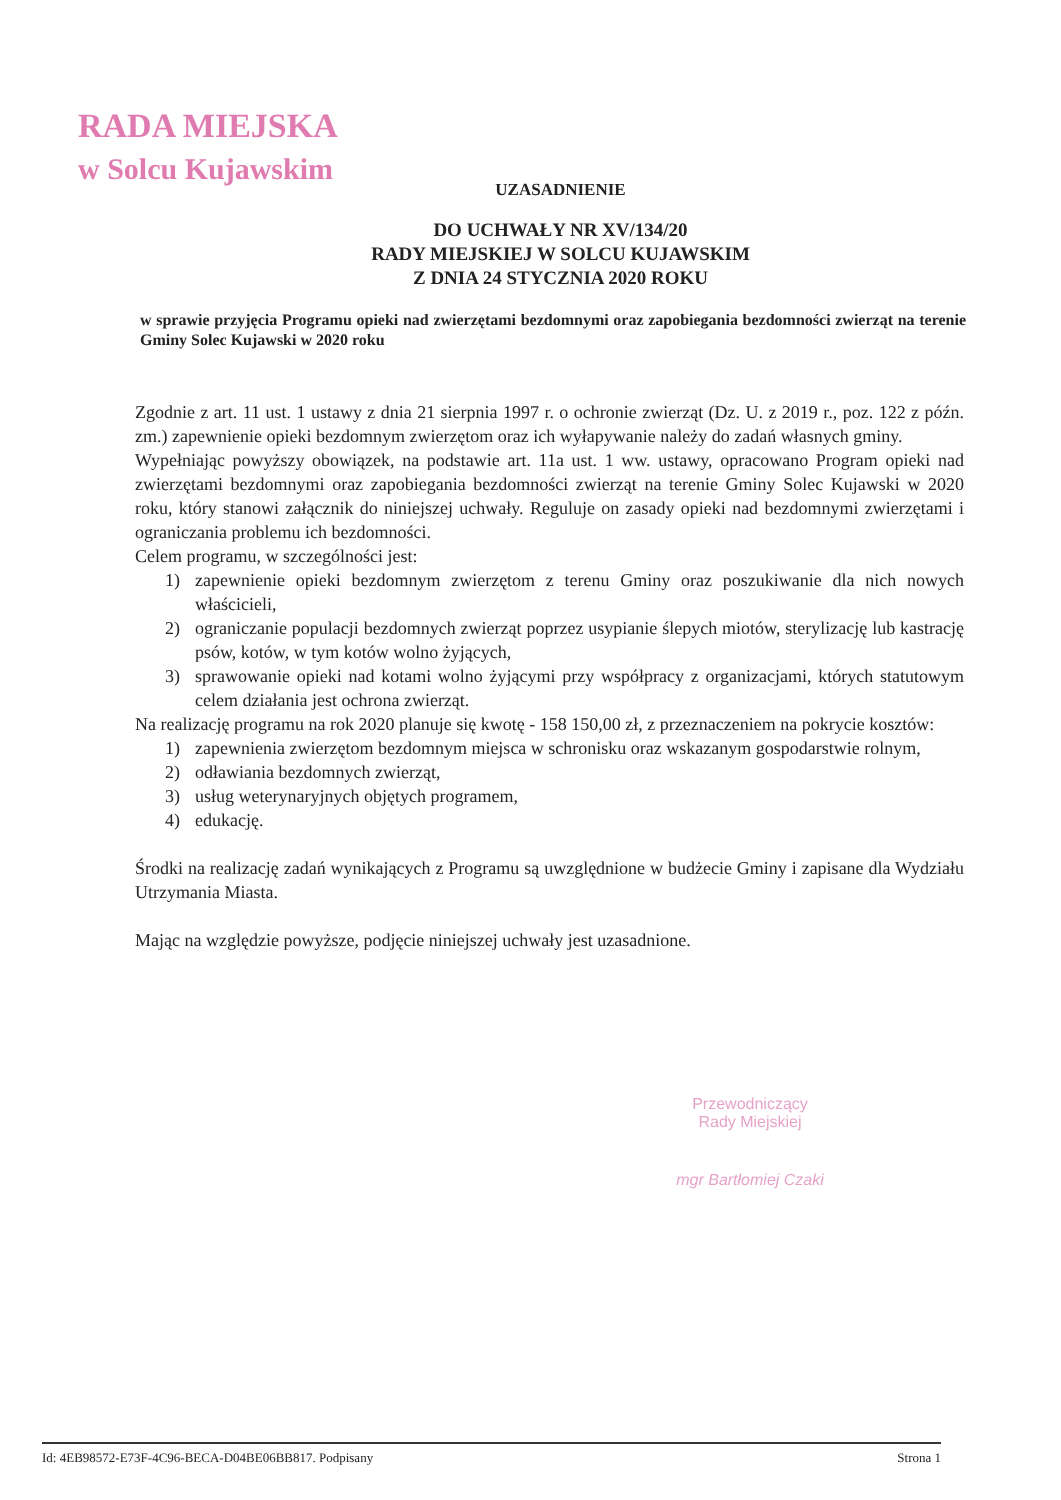RADA MIEJSKA
w Solcu Kujawskim
UZASADNIENIE
DO UCHWAŁY NR XV/134/20
RADY MIEJSKIEJ W SOLCU KUJAWSKIM
Z DNIA 24 STYCZNIA 2020 ROKU
w sprawie przyjęcia Programu opieki nad zwierzętami bezdomnymi oraz zapobiegania bezdomności zwierząt na terenie Gminy Solec Kujawski w 2020 roku
Zgodnie z art. 11 ust. 1 ustawy z dnia 21 sierpnia 1997 r. o ochronie zwierząt (Dz. U. z 2019 r., poz. 122 z późn. zm.) zapewnienie opieki bezdomnym zwierzętom oraz ich wyłapywanie należy do zadań własnych gminy.
Wypełniając powyższy obowiązek, na podstawie art. 11a ust. 1 ww. ustawy, opracowano Program opieki nad zwierzętami bezdomnymi oraz zapobiegania bezdomności zwierząt na terenie Gminy Solec Kujawski w 2020 roku, który stanowi załącznik do niniejszej uchwały. Reguluje on zasady opieki nad bezdomnymi zwierzętami i ograniczania problemu ich bezdomności.
Celem programu, w szczególności jest:
1) zapewnienie opieki bezdomnym zwierzętom z terenu Gminy oraz poszukiwanie dla nich nowych właścicieli,
2) ograniczanie populacji bezdomnych zwierząt poprzez usypianie ślepych miotów, sterylizację lub kastrację psów, kotów, w tym kotów wolno żyjących,
3) sprawowanie opieki nad kotami wolno żyjącymi przy współpracy z organizacjami, których statutowym celem działania jest ochrona zwierząt.
Na realizację programu na rok 2020 planuje się kwotę - 158 150,00 zł, z przeznaczeniem na pokrycie kosztów:
1) zapewnienia zwierzętom bezdomnym miejsca w schronisku oraz wskazanym gospodarstwie rolnym,
2) odławiania bezdomnych zwierząt,
3) usług weterynaryjnych objętych programem,
4) edukację.
Środki na realizację zadań wynikających z Programu są uwzględnione w budżecie Gminy i zapisane dla Wydziału Utrzymania Miasta.
Mając na względzie powyższe, podjęcie niniejszej uchwały jest uzasadnione.
Przewodniczący
Rady Miejskiej
mgr Bartłomiej Czaki
Id: 4EB98572-E73F-4C96-BECA-D04BE06BB817. Podpisany Strona 1